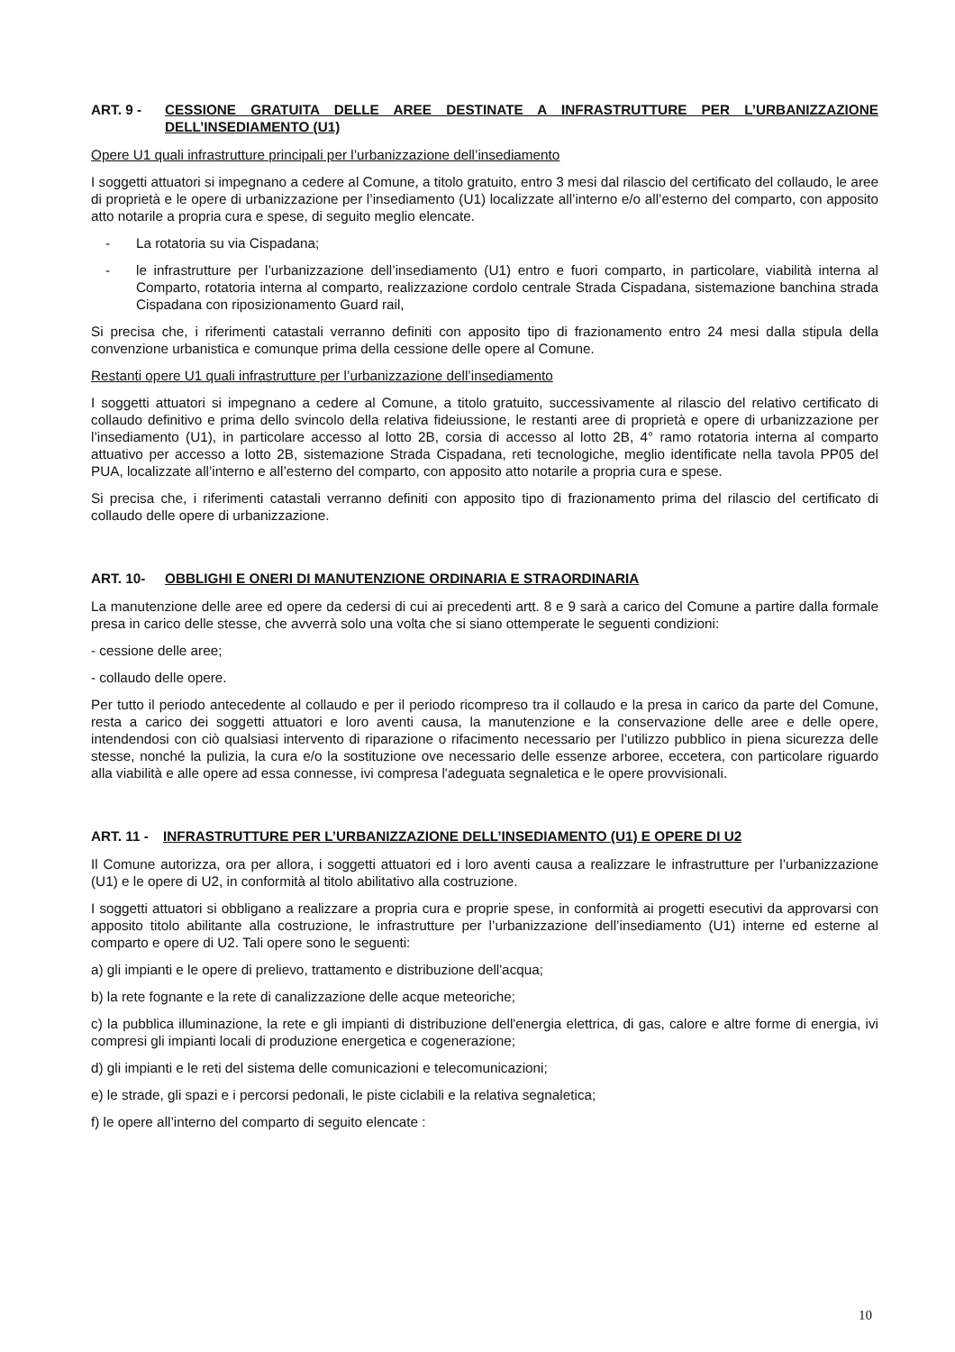ART. 9 - CESSIONE GRATUITA DELLE AREE DESTINATE A INFRASTRUTTURE PER L’URBANIZZAZIONE DELL’INSEDIAMENTO (U1)
Opere U1 quali infrastrutture principali per l’urbanizzazione dell’insediamento
I soggetti attuatori si impegnano a cedere al Comune, a titolo gratuito, entro 3 mesi dal rilascio del certificato del collaudo, le aree di proprietà e le opere di urbanizzazione per l’insediamento (U1) localizzate all’interno e/o all’esterno del comparto, con apposito atto notarile a propria cura e spese, di seguito meglio elencate.
- La rotatoria su via Cispadana;
- le infrastrutture per l’urbanizzazione dell’insediamento (U1) entro e fuori comparto, in particolare, viabilità interna al Comparto, rotatoria interna al comparto, realizzazione cordolo centrale Strada Cispadana, sistemazione banchina strada Cispadana con riposizionamento Guard rail,
Si precisa che, i riferimenti catastali verranno definiti con apposito tipo di frazionamento entro 24 mesi dalla stipula della convenzione urbanistica e comunque prima della cessione delle opere al Comune.
Restanti opere U1 quali infrastrutture per l’urbanizzazione dell’insediamento
I soggetti attuatori si impegnano a cedere al Comune, a titolo gratuito, successivamente al rilascio del relativo certificato di collaudo definitivo e prima dello svincolo della relativa fideiussione, le restanti aree di proprietà e opere di urbanizzazione per l’insediamento (U1), in particolare accesso al lotto 2B, corsia di accesso al lotto 2B, 4° ramo rotatoria interna al comparto attuativo per accesso a lotto 2B, sistemazione Strada Cispadana, reti tecnologiche, meglio identificate nella tavola PP05 del PUA, localizzate all’interno e all’esterno del comparto, con apposito atto notarile a propria cura e spese.
Si precisa che, i riferimenti catastali verranno definiti con apposito tipo di frazionamento prima del rilascio del certificato di collaudo delle opere di urbanizzazione.
ART. 10- OBBLIGHI E ONERI DI MANUTENZIONE ORDINARIA E STRAORDINARIA
La manutenzione delle aree ed opere da cedersi di cui ai precedenti artt. 8 e 9 sarà a carico del Comune a partire dalla formale presa in carico delle stesse, che avverrà solo una volta che si siano ottemperate le seguenti condizioni:
- cessione delle aree;
- collaudo delle opere.
Per tutto il periodo antecedente al collaudo e per il periodo ricompreso tra il collaudo e la presa in carico da parte del Comune, resta a carico dei soggetti attuatori e loro aventi causa, la manutenzione e la conservazione delle aree e delle opere, intendendosi con ciò qualsiasi intervento di riparazione o rifacimento necessario per l’utilizzo pubblico in piena sicurezza delle stesse, nonché la pulizia, la cura e/o la sostituzione ove necessario delle essenze arboree, eccetera, con particolare riguardo alla viabilità e alle opere ad essa connesse, ivi compresa l'adeguata segnaletica e le opere provvisionali.
ART. 11 - INFRASTRUTTURE PER L’URBANIZZAZIONE DELL’INSEDIAMENTO (U1) E OPERE DI U2
Il Comune autorizza, ora per allora, i soggetti attuatori ed i loro aventi causa a realizzare le infrastrutture per l’urbanizzazione (U1) e le opere di U2, in conformità al titolo abilitativo alla costruzione.
I soggetti attuatori si obbligano a realizzare a propria cura e proprie spese, in conformità ai progetti esecutivi da approvarsi con apposito titolo abilitante alla costruzione, le infrastrutture per l’urbanizzazione dell’insediamento (U1) interne ed esterne al comparto e opere di U2. Tali opere sono le seguenti:
a) gli impianti e le opere di prelievo, trattamento e distribuzione dell'acqua;
b) la rete fognante e la rete di canalizzazione delle acque meteoriche;
c) la pubblica illuminazione, la rete e gli impianti di distribuzione dell'energia elettrica, di gas, calore e altre forme di energia, ivi compresi gli impianti locali di produzione energetica e cogenerazione;
d) gli impianti e le reti del sistema delle comunicazioni e telecomunicazioni;
e) le strade, gli spazi e i percorsi pedonali, le piste ciclabili e la relativa segnaletica;
f) le opere all’interno del comparto di seguito elencate :
10